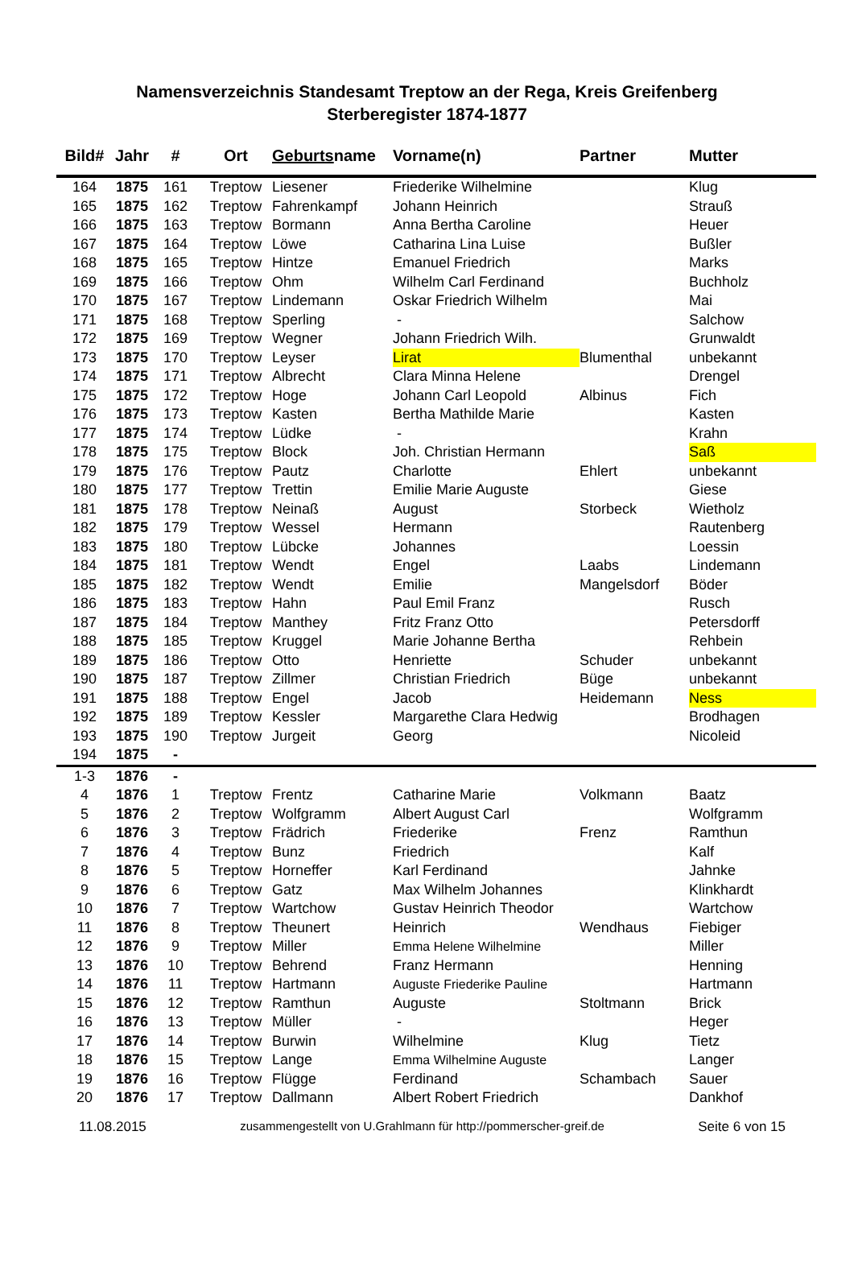Namensverzeichnis Standesamt Treptow an der Rega, Kreis Greifenberg
Sterberegister 1874-1877
| Bild# | Jahr | # | Ort | Geburts name | Vorname(n) | Partner | Mutter |
| --- | --- | --- | --- | --- | --- | --- | --- |
| 164 | 1875 | 161 | Treptow | Liesener | Friederike Wilhelmine | | Klug |
| 165 | 1875 | 162 | Treptow | Fahrenkampf | Johann Heinrich | | Strauß |
| 166 | 1875 | 163 | Treptow | Bormann | Anna Bertha Caroline | | Heuer |
| 167 | 1875 | 164 | Treptow | Löwe | Catharina Lina Luise | | Bußler |
| 168 | 1875 | 165 | Treptow | Hintze | Emanuel Friedrich | | Marks |
| 169 | 1875 | 166 | Treptow | Ohm | Wilhelm Carl Ferdinand | | Buchholz |
| 170 | 1875 | 167 | Treptow | Lindemann | Oskar Friedrich Wilhelm | | Mai |
| 171 | 1875 | 168 | Treptow | Sperling | - | | Salchow |
| 172 | 1875 | 169 | Treptow | Wegner | Johann Friedrich Wilh. | | Grunwaldt |
| 173 | 1875 | 170 | Treptow | Leyser | Lirat | Blumenthal | unbekannt |
| 174 | 1875 | 171 | Treptow | Albrecht | Clara Minna Helene | | Drengel |
| 175 | 1875 | 172 | Treptow | Hoge | Johann Carl Leopold | Albinus | Fich |
| 176 | 1875 | 173 | Treptow | Kasten | Bertha Mathilde Marie | | Kasten |
| 177 | 1875 | 174 | Treptow | Lüdke | - | | Krahn |
| 178 | 1875 | 175 | Treptow | Block | Joh. Christian Hermann | | Saß |
| 179 | 1875 | 176 | Treptow | Pautz | Charlotte | Ehlert | unbekannt |
| 180 | 1875 | 177 | Treptow | Trettin | Emilie Marie Auguste | | Giese |
| 181 | 1875 | 178 | Treptow | Neinaß | August | Storbeck | Wietholz |
| 182 | 1875 | 179 | Treptow | Wessel | Hermann | | Rautenberg |
| 183 | 1875 | 180 | Treptow | Lübcke | Johannes | | Loessin |
| 184 | 1875 | 181 | Treptow | Wendt | Engel | Laabs | Lindemann |
| 185 | 1875 | 182 | Treptow | Wendt | Emilie | Mangelsdorf | Böder |
| 186 | 1875 | 183 | Treptow | Hahn | Paul Emil Franz | | Rusch |
| 187 | 1875 | 184 | Treptow | Manthey | Fritz Franz Otto | | Petersdorff |
| 188 | 1875 | 185 | Treptow | Kruggel | Marie Johanne Bertha | | Rehbein |
| 189 | 1875 | 186 | Treptow | Otto | Henriette | Schuder | unbekannt |
| 190 | 1875 | 187 | Treptow | Zillmer | Christian Friedrich | Büge | unbekannt |
| 191 | 1875 | 188 | Treptow | Engel | Jacob | Heidemann | Ness |
| 192 | 1875 | 189 | Treptow | Kessler | Margarethe Clara Hedwig | | Brodhagen |
| 193 | 1875 | 190 | Treptow | Jurgeit | Georg | | Nicoleid |
| 194 | 1875 | - | | | | | |
| 1-3 | 1876 | - | | | | | |
| 4 | 1876 | 1 | Treptow | Frentz | Catharine Marie | Volkmann | Baatz |
| 5 | 1876 | 2 | Treptow | Wolfgramm | Albert August Carl | | Wolfgramm |
| 6 | 1876 | 3 | Treptow | Frädrich | Friederike | Frenz | Ramthun |
| 7 | 1876 | 4 | Treptow | Bunz | Friedrich | | Kalf |
| 8 | 1876 | 5 | Treptow | Horneffer | Karl Ferdinand | | Jahnke |
| 9 | 1876 | 6 | Treptow | Gatz | Max Wilhelm Johannes | | Klinkhardt |
| 10 | 1876 | 7 | Treptow | Wartchow | Gustav Heinrich Theodor | | Wartchow |
| 11 | 1876 | 8 | Treptow | Theunert | Heinrich | Wendhaus | Fiebiger |
| 12 | 1876 | 9 | Treptow | Miller | Emma Helene Wilhelmine | | Miller |
| 13 | 1876 | 10 | Treptow | Behrend | Franz Hermann | | Henning |
| 14 | 1876 | 11 | Treptow | Hartmann | Auguste Friederike Pauline | | Hartmann |
| 15 | 1876 | 12 | Treptow | Ramthun | Auguste | Stoltmann | Brick |
| 16 | 1876 | 13 | Treptow | Müller | - | | Heger |
| 17 | 1876 | 14 | Treptow | Burwin | Wilhelmine | Klug | Tietz |
| 18 | 1876 | 15 | Treptow | Lange | Emma Wilhelmine Auguste | | Langer |
| 19 | 1876 | 16 | Treptow | Flügge | Ferdinand | Schambach | Sauer |
| 20 | 1876 | 17 | Treptow | Dallmann | Albert Robert Friedrich | | Dankhof |
11.08.2015 zusammengestellt von U.Grahlmann für http://pommerscher-greif.de Seite 6 von 15